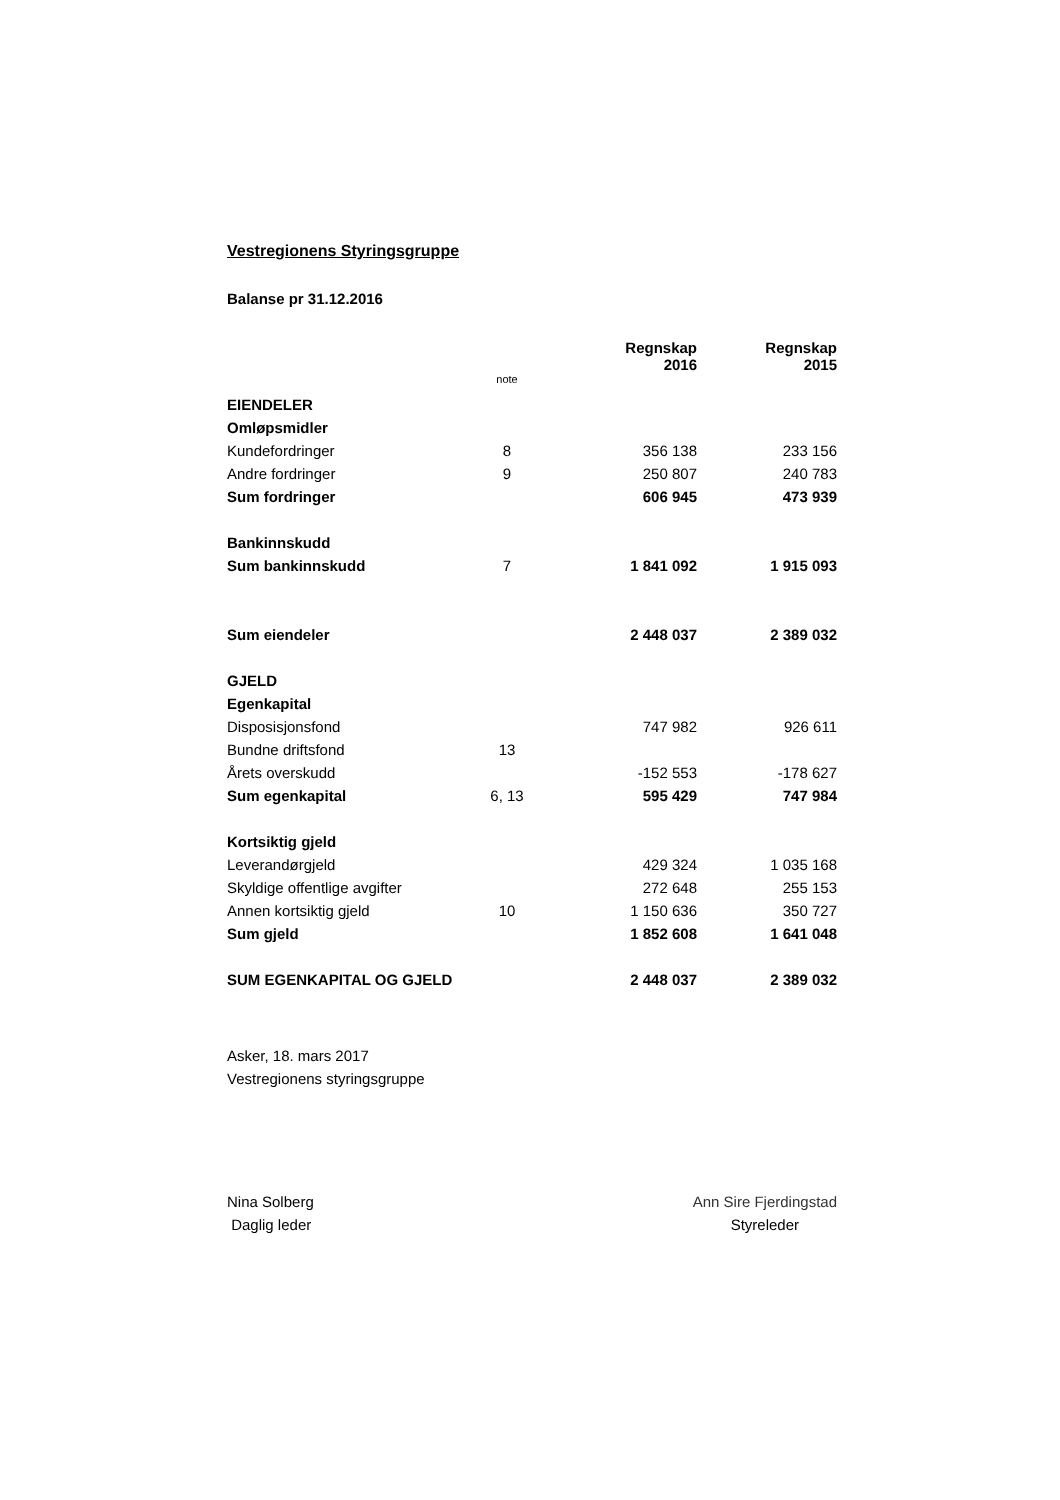Vestregionens Styringsgruppe
Balanse pr 31.12.2016
| | | Regnskap 2016 | Regnskap 2015 |
| --- | --- | --- | --- |
| | note | | |
| EIENDELER | | | |
| Omløpsmidler | | | |
| Kundefordringer | 8 | 356 138 | 233 156 |
| Andre fordringer | 9 | 250 807 | 240 783 |
| Sum fordringer | | 606 945 | 473 939 |
| Bankinnskudd | | | |
| Sum bankinnskudd | 7 | 1 841 092 | 1 915 093 |
| Sum eiendeler | | 2 448 037 | 2 389 032 |
| GJELD | | | |
| Egenkapital | | | |
| Disposisjonsfond | | 747 982 | 926 611 |
| Bundne driftsfond | 13 | | |
| Årets overskudd | | -152 553 | -178 627 |
| Sum egenkapital | 6, 13 | 595 429 | 747 984 |
| Kortsiktig gjeld | | | |
| Leverandørgjeld | | 429 324 | 1 035 168 |
| Skyldige offentlige avgifter | | 272 648 | 255 153 |
| Annen kortsiktig gjeld | 10 | 1 150 636 | 350 727 |
| Sum gjeld | | 1 852 608 | 1 641 048 |
| SUM EGENKAPITAL OG GJELD | | 2 448 037 | 2 389 032 |
Asker, 18. mars 2017
Vestregionens styringsgruppe
Nina Solberg
Daglig leder
Ann Sire Fjerdingstad
Styreleder